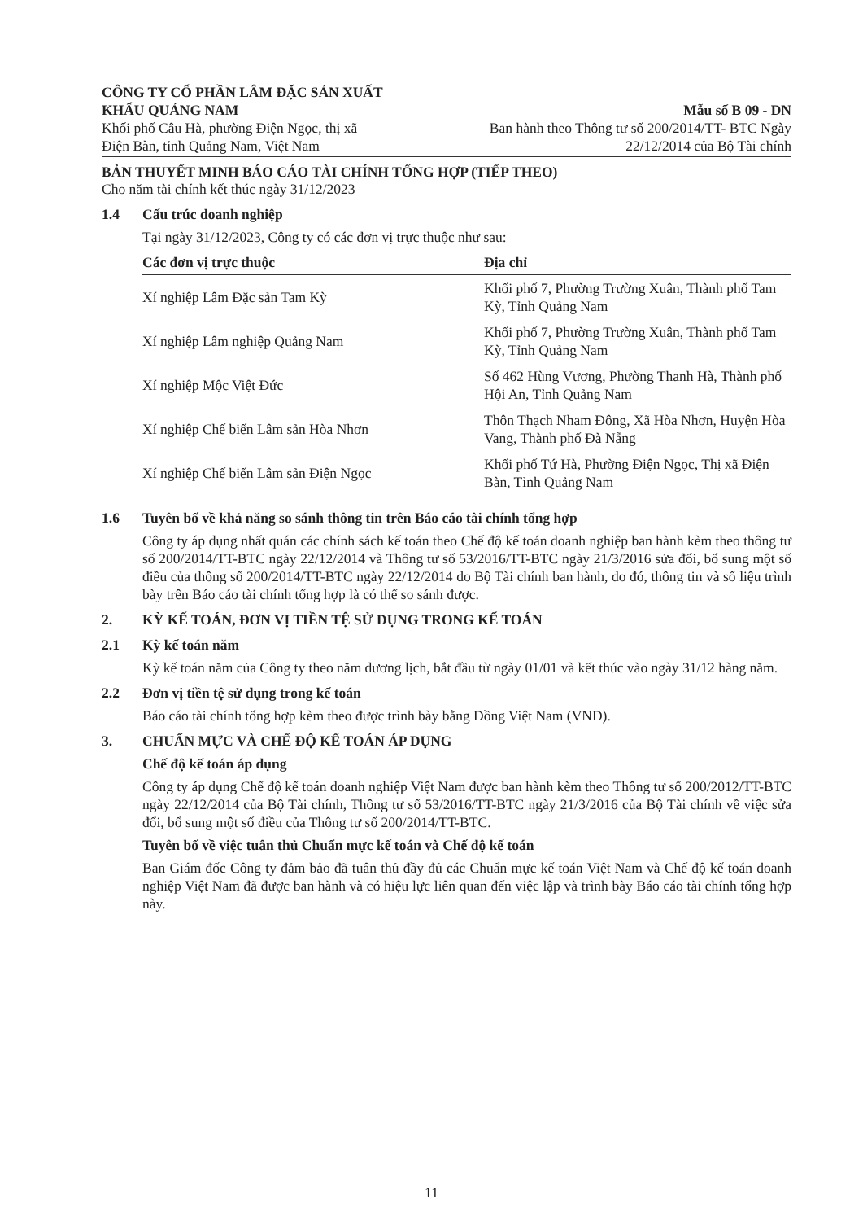CÔNG TY CỔ PHẦN LÂM ĐẶC SẢN XUẤT
KHẨU QUẢNG NAM
Khối phố Câu Hà, phường Điện Ngọc, thị xã
Điện Bàn, tỉnh Quảng Nam, Việt Nam
Mẫu số B 09 - DN
Ban hành theo Thông tư số 200/2014/TT- BTC Ngày
22/12/2014 của Bộ Tài chính
BẢN THUYẾT MINH BÁO CÁO TÀI CHÍNH TỔNG HỢP (TIẾP THEO)
Cho năm tài chính kết thúc ngày 31/12/2023
1.4 Cấu trúc doanh nghiệp
Tại ngày 31/12/2023, Công ty có các đơn vị trực thuộc như sau:
| Các đơn vị trực thuộc | Địa chỉ |
| --- | --- |
| Xí nghiệp Lâm Đặc sản Tam Kỳ | Khối phố 7, Phường Trường Xuân, Thành phố Tam Kỳ, Tỉnh Quảng Nam |
| Xí nghiệp Lâm nghiệp Quảng Nam | Khối phố 7, Phường Trường Xuân, Thành phố Tam Kỳ, Tỉnh Quảng Nam |
| Xí nghiệp Mộc Việt Đức | Số 462 Hùng Vương, Phường Thanh Hà, Thành phố Hội An, Tỉnh Quảng Nam |
| Xí nghiệp Chế biến Lâm sản Hòa Nhơn | Thôn Thạch Nham Đông, Xã Hòa Nhơn, Huyện Hòa Vang, Thành phố Đà Nẵng |
| Xí nghiệp Chế biến Lâm sản Điện Ngọc | Khối phố Tứ Hà, Phường Điện Ngọc, Thị xã Điện Bàn, Tỉnh Quảng Nam |
1.6 Tuyên bố về khả năng so sánh thông tin trên Báo cáo tài chính tổng hợp
Công ty áp dụng nhất quán các chính sách kế toán theo Chế độ kế toán doanh nghiệp ban hành kèm theo thông tư số 200/2014/TT-BTC ngày 22/12/2014 và Thông tư số 53/2016/TT-BTC ngày 21/3/2016 sửa đổi, bổ sung một số điều của thông số 200/2014/TT-BTC ngày 22/12/2014 do Bộ Tài chính ban hành, do đó, thông tin và số liệu trình bày trên Báo cáo tài chính tổng hợp là có thể so sánh được.
2. KỲ KẾ TOÁN, ĐƠN VỊ TIỀN TỆ SỬ DỤNG TRONG KẾ TOÁN
2.1 Kỳ kế toán năm
Kỳ kế toán năm của Công ty theo năm dương lịch, bắt đầu từ ngày 01/01 và kết thúc vào ngày 31/12 hàng năm.
2.2 Đơn vị tiền tệ sử dụng trong kế toán
Báo cáo tài chính tổng hợp kèm theo được trình bày bằng Đồng Việt Nam (VND).
3. CHUẨN MỰC VÀ CHẾ ĐỘ KẾ TOÁN ÁP DỤNG
Chế độ kế toán áp dụng
Công ty áp dụng Chế độ kế toán doanh nghiệp Việt Nam được ban hành kèm theo Thông tư số 200/2012/TT-BTC ngày 22/12/2014 của Bộ Tài chính, Thông tư số 53/2016/TT-BTC ngày 21/3/2016 của Bộ Tài chính về việc sửa đổi, bổ sung một số điều của Thông tư số 200/2014/TT-BTC.
Tuyên bố về việc tuân thủ Chuẩn mực kế toán và Chế độ kế toán
Ban Giám đốc Công ty đảm bảo đã tuân thủ đầy đủ các Chuẩn mực kế toán Việt Nam và Chế độ kế toán doanh nghiệp Việt Nam đã được ban hành và có hiệu lực liên quan đến việc lập và trình bày Báo cáo tài chính tổng hợp này.
11